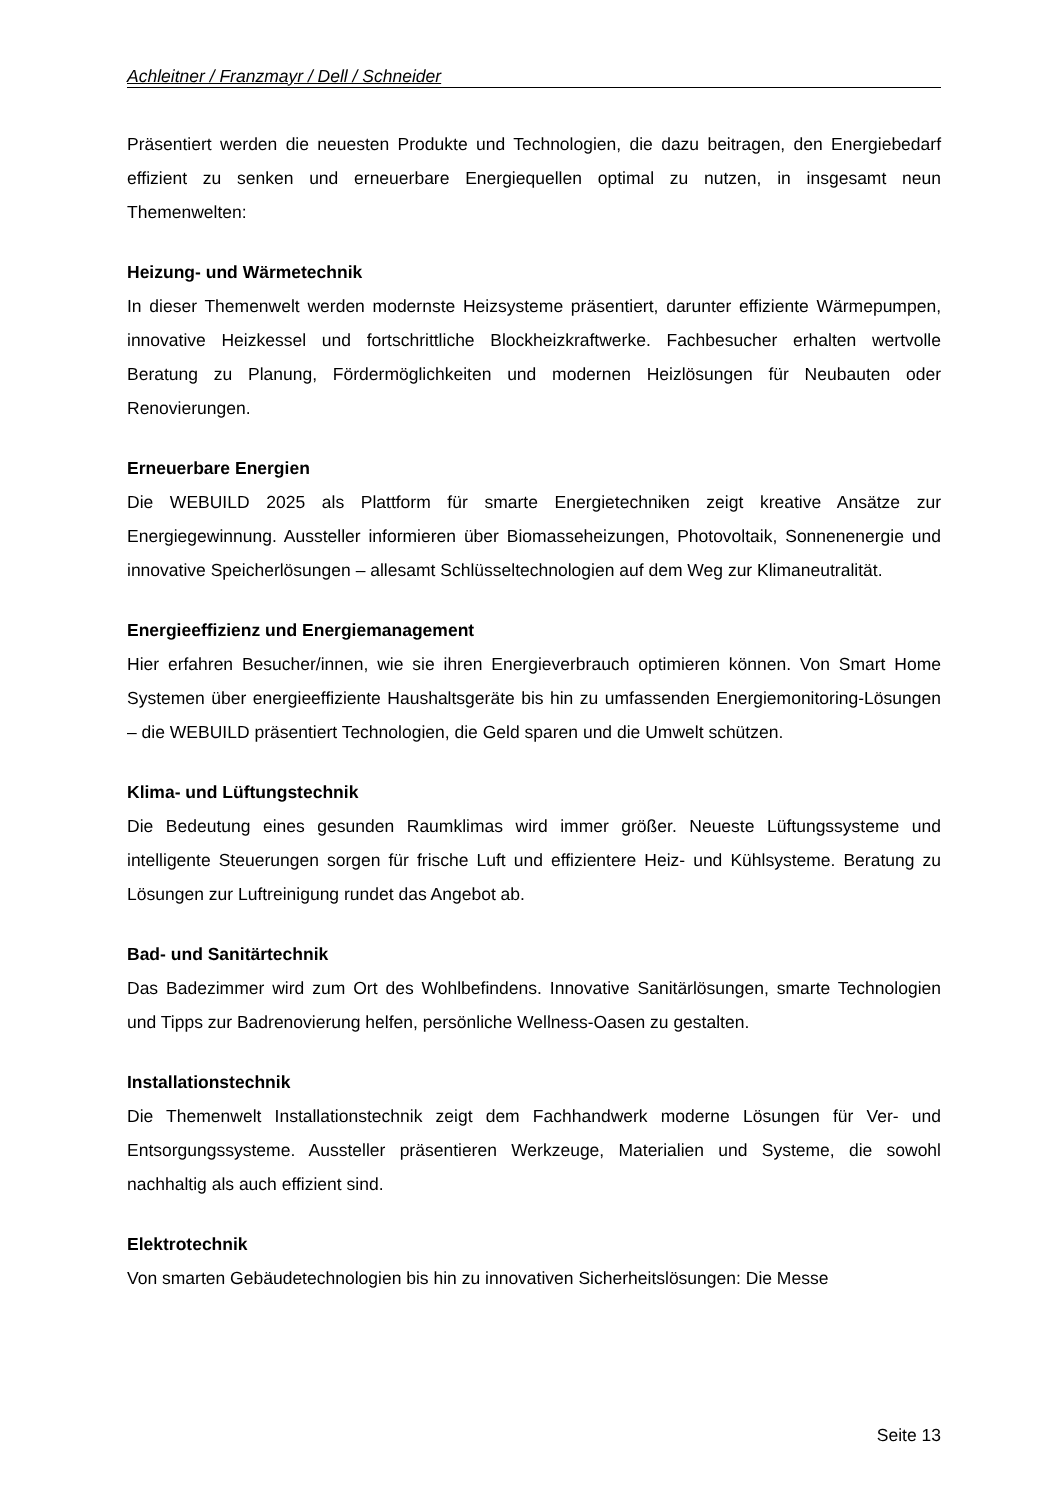Achleitner / Franzmayr / Dell / Schneider
Präsentiert werden die neuesten Produkte und Technologien, die dazu beitragen, den Energiebedarf effizient zu senken und erneuerbare Energiequellen optimal zu nutzen, in insgesamt neun Themenwelten:
Heizung- und Wärmetechnik
In dieser Themenwelt werden modernste Heizsysteme präsentiert, darunter effiziente Wärmepumpen, innovative Heizkessel und fortschrittliche Blockheizkraftwerke. Fachbesucher erhalten wertvolle Beratung zu Planung, Fördermöglichkeiten und modernen Heizlösungen für Neubauten oder Renovierungen.
Erneuerbare Energien
Die WEBUILD 2025 als Plattform für smarte Energietechniken zeigt kreative Ansätze zur Energiegewinnung. Aussteller informieren über Biomasseheizungen, Photovoltaik, Sonnenenergie und innovative Speicherlösungen – allesamt Schlüsseltechnologien auf dem Weg zur Klimaneutralität.
Energieeffizienz und Energiemanagement
Hier erfahren Besucher/innen, wie sie ihren Energieverbrauch optimieren können. Von Smart Home Systemen über energieeffiziente Haushaltsgeräte bis hin zu umfassenden Energiemonitoring-Lösungen – die WEBUILD präsentiert Technologien, die Geld sparen und die Umwelt schützen.
Klima- und Lüftungstechnik
Die Bedeutung eines gesunden Raumklimas wird immer größer. Neueste Lüftungssysteme und intelligente Steuerungen sorgen für frische Luft und effizientere Heiz- und Kühlsysteme. Beratung zu Lösungen zur Luftreinigung rundet das Angebot ab.
Bad- und Sanitärtechnik
Das Badezimmer wird zum Ort des Wohlbefindens. Innovative Sanitärlösungen, smarte Technologien und Tipps zur Badrenovierung helfen, persönliche Wellness-Oasen zu gestalten.
Installationstechnik
Die Themenwelt Installationstechnik zeigt dem Fachhandwerk moderne Lösungen für Ver- und Entsorgungssysteme. Aussteller präsentieren Werkzeuge, Materialien und Systeme, die sowohl nachhaltig als auch effizient sind.
Elektrotechnik
Von smarten Gebäudetechnologien bis hin zu innovativen Sicherheitslösungen: Die Messe
Seite 13